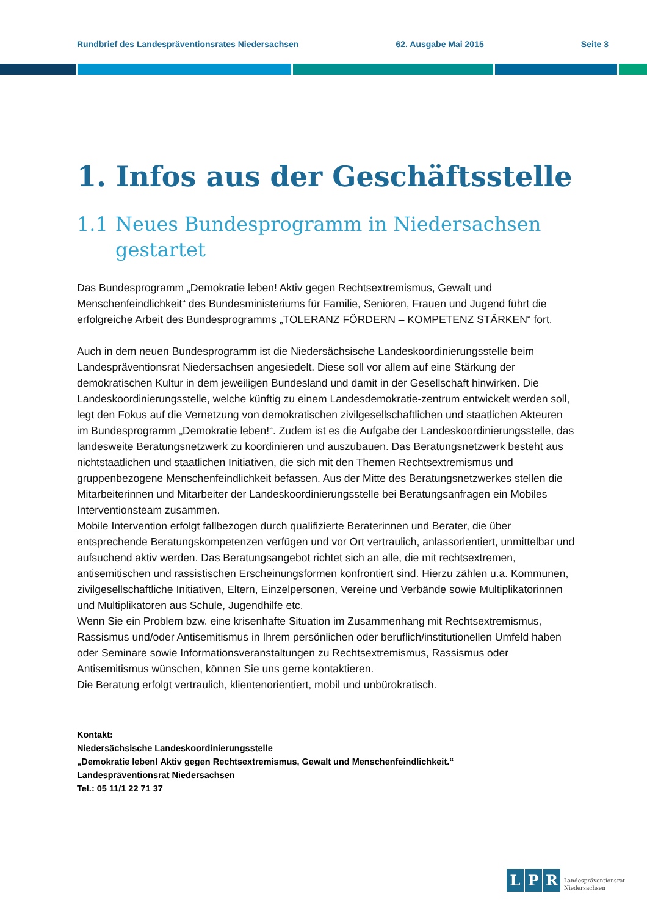Rundbrief des Landespräventionsrates Niedersachsen 62. Ausgabe Mai 2015 Seite 3
1. Infos aus der Geschäftsstelle
1.1 Neues Bundesprogramm in Niedersachsen gestartet
Das Bundesprogramm „Demokratie leben! Aktiv gegen Rechtsextremismus, Gewalt und Menschenfeindlichkeit“ des Bundesministeriums für Familie, Senioren, Frauen und Jugend führt die erfolgreiche Arbeit des Bundesprogramms „TOLERANZ FÖRDERN – KOMPETENZ STÄRKEN“ fort.
Auch in dem neuen Bundesprogramm ist die Niedersächsische Landeskoordinierungsstelle beim Landespräventionsrat Niedersachsen angesiedelt. Diese soll vor allem auf eine Stärkung der demokratischen Kultur in dem jeweiligen Bundesland und damit in der Gesellschaft hinwirken. Die Landeskoordinierungsstelle, welche künftig zu einem Landesdemokratie-zentrum entwickelt werden soll, legt den Fokus auf die Vernetzung von demokratischen zivilgesellschaftlichen und staatlichen Akteuren im Bundesprogramm „Demokratie leben!“. Zudem ist es die Aufgabe der Landeskoordinierungsstelle, das landesweite Beratungsnetzwerk zu koordinieren und auszubauen. Das Beratungsnetzwerk besteht aus nichtstaatlichen und staatlichen Initiativen, die sich mit den Themen Rechtsextremismus und gruppenbezogene Menschenfeindlichkeit befassen. Aus der Mitte des Beratungsnetzwerkes stellen die Mitarbeiterinnen und Mitarbeiter der Landeskoordinierungsstelle bei Beratungsanfragen ein Mobiles Interventionsteam zusammen.
Mobile Intervention erfolgt fallbezogen durch qualifizierte Beraterinnen und Berater, die über entsprechende Beratungskompetenzen verfügen und vor Ort vertraulich, anlassorientiert, unmittelbar und aufsuchend aktiv werden. Das Beratungsangebot richtet sich an alle, die mit rechtsextremen, antisemitischen und rassistischen Erscheinungsformen konfrontiert sind. Hierzu zählen u.a. Kommunen, zivilgesellschaftliche Initiativen, Eltern, Einzelpersonen, Vereine und Verbände sowie Multiplikatorinnen und Multiplikatoren aus Schule, Jugendhilfe etc.
Wenn Sie ein Problem bzw. eine krisenhafte Situation im Zusammenhang mit Rechtsextremismus, Rassismus und/oder Antisemitismus in Ihrem persönlichen oder beruflich/institutionellen Umfeld haben oder Seminare sowie Informationsveranstaltungen zu Rechtsextremismus, Rassismus oder Antisemitismus wünschen, können Sie uns gerne kontaktieren.
Die Beratung erfolgt vertraulich, klientenorientiert, mobil und unbürokratisch.
Kontakt:
Niedersächsische Landeskoordinierungsstelle
„Demokratie leben! Aktiv gegen Rechtsextremismus, Gewalt und Menschenfeindlichkeit.“
Landespräventionsrat Niedersachsen
Tel.: 05 11/1 22 71 37
L P R
Landespräventionsrat
Niedersachsen